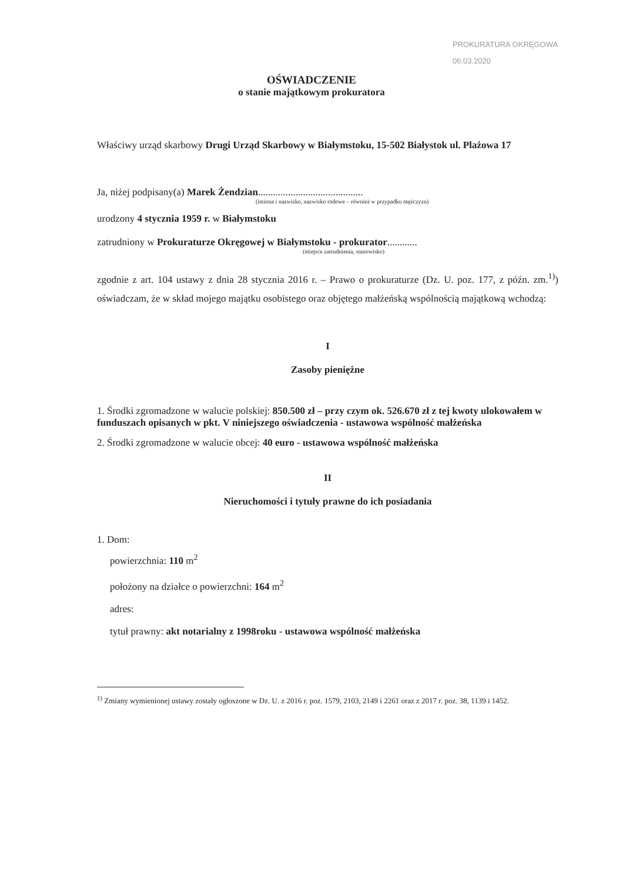PROKURATURA OKRĘGOWA
06.03.2020
OŚWIADCZENIE
o stanie majątkowym prokuratora
Właściwy urząd skarbowy Drugi Urząd Skarbowy w Białymstoku, 15-502 Białystok ul. Plażowa 17
Ja, niżej podpisany(a) Marek Żendzian..........................................
(imiona i nazwisko, nazwisko rodowe – również w przypadku mężczyzn)
urodzony 4 stycznia 1959 r. w Białymstoku
zatrudniony w Prokuraturze Okręgowej w Białymstoku - prokurator............
(miejsce zatrudnienia, stanowisko)
zgodnie z art. 104 ustawy z dnia 28 stycznia 2016 r. – Prawo o prokuraturze (Dz. U. poz. 177, z późn. zm.<sup>1)</sup>) oświadczam, że w skład mojego majątku osobistego oraz objętego małżeńską wspólnością majątkową wchodzą:
I
Zasoby pieniężne
1. Środki zgromadzone w walucie polskiej: 850.500 zł – przy czym ok. 526.670 zł z tej kwoty ulokowałem w funduszach opisanych w pkt. V niniejszego oświadczenia - ustawowa wspólność małżeńska
2. Środki zgromadzone w walucie obcej: 40 euro - ustawowa wspólność małżeńska
II
Nieruchomości i tytuły prawne do ich posiadania
1. Dom:
powierzchnia: 110 m<sup>2</sup>
położony na działce o powierzchni: 164 m<sup>2</sup>
adres:
tytuł prawny: akt notarialny z 1998roku - ustawowa wspólność małżeńska
<sup>1)</sup> Zmiany wymienionej ustawy zostały ogłoszone w Dz. U. z 2016 r. poz. 1579, 2103, 2149 i 2261 oraz z 2017 r. poz. 38, 1139 i 1452.